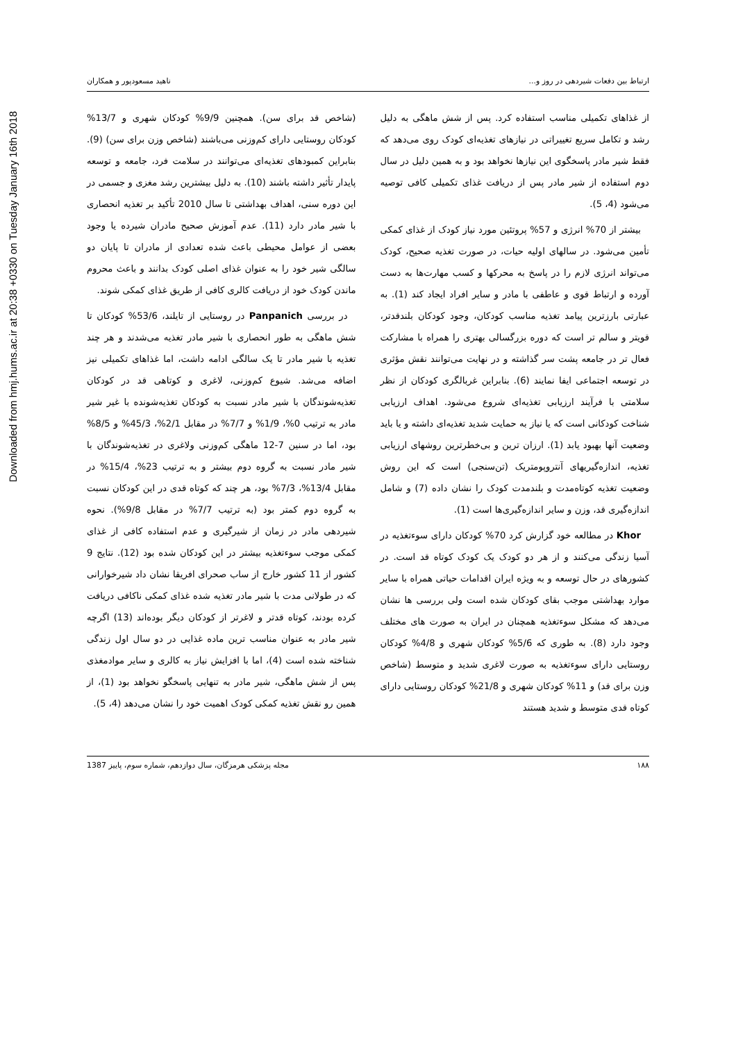Downloaded from hmj.hums.ac.ir at 20:38 +0330 on Tuesday January 16th 2018
ارتباط بین دفعات شیردهی در روز و... ناهید مسعودپور و همکاران
از غذاهای تکمیلی مناسب استفاده کرد. پس از شش ماهگی به دلیل رشد و تکامل سریع تغییراتی در نیازهای تغذیه‌ای کودک روی می‌دهد که فقط شیر مادر پاسخگوی این نیازها نخواهد بود و به همین دلیل در سال دوم استفاده از شیر مادر پس از دریافت غذای تکمیلی کافی توصیه می‌شود (4، 5).
بیشتر از 70% انرژی و 57% پروتئین مورد نیاز کودک از غذای کمکی تأمین می‌شود. در سالهای اولیه حیات، در صورت تغذیه صحیح، کودک می‌تواند انرژی لازم را در پاسخ به محرکها و کسب مهارت‌ها به دست آورده و ارتباط قوی و عاطفی با مادر و سایر افراد ایجاد کند (1). به عبارتی بارزترین پیامد تغذیه مناسب کودکان، وجود کودکان بلندقدتر، قویتر و سالم تر است که دوره بزرگسالی بهتری را همراه با مشارکت فعال تر در جامعه پشت سر گذاشته و در نهایت می‌توانند نقش مؤثری در توسعه اجتماعی ایفا نمایند (6). بنابراین غربالگری کودکان از نظر سلامتی با فرآیند ارزیابی تغذیه‌ای شروع می‌شود. اهداف ارزیابی شناخت کودکانی است که یا نیاز به حمایت شدید تغذیه‌ای داشته و یا باید وضعیت آنها بهبود یابد (1). ارزان ترین و بی‌خطرترین روشهای ارزیابی تغذیه، اندازه‌گیریهای آنتروپومتریک (تن‌سنجی) است که این روش وضعیت تغذیه کوتاه‌مدت و بلندمدت کودک را نشان داده (7) و شامل اندازه‌گیری قد، وزن و سایر اندازه‌گیری‌ها است (1).
Khor در مطالعه خود گزارش کرد 70% کودکان دارای سوءتغذیه در آسیا زندگی می‌کنند و از هر دو کودک یک کودک کوتاه قد است. در کشورهای در حال توسعه و به ویژه ایران اقدامات حیاتی همراه با سایر موارد بهداشتی موجب بقای کودکان شده است ولی بررسی ها نشان می‌دهد که مشکل سوءتغذیه همچنان در ایران به صورت های مختلف وجود دارد (8). به طوری که 5/6% کودکان شهری و 4/8% کودکان روستایی دارای سوءتغذیه به صورت لاغری شدید و متوسط (شاخص وزن برای قد) و 11% کودکان شهری و 21/8% کودکان روستایی دارای کوتاه قدی متوسط و شدید هستند
(شاخص قد برای سن). همچنین 9/9% کودکان شهری و 13/7% کودکان روستایی دارای کم‌وزنی می‌باشند (شاخص وزن برای سن) (9). بنابراین کمبودهای تغذیه‌ای می‌توانند در سلامت فرد، جامعه و توسعه پایدار تأثیر داشته باشند (10). به دلیل بیشترین رشد مغزی و جسمی در این دوره سنی، اهداف بهداشتی تا سال 2010 تأکید بر تغذیه انحصاری با شیر مادر دارد (11). عدم آموزش صحیح مادران شیرده یا وجود بعضی از عوامل محیطی باعث شده تعدادی از مادران تا پایان دو سالگی شیر خود را به عنوان غذای اصلی کودک بدانند و باعث محروم ماندن کودک خود از دریافت کالری کافی از طریق غذای کمکی شوند.
در بررسی Panpanich در روستایی از تایلند، 53/6% کودکان تا شش ماهگی به طور انحصاری با شیر مادر تغذیه می‌شدند و هر چند تغذیه با شیر مادر تا یک سالگی ادامه داشت، اما غذاهای تکمیلی نیز اضافه می‌شد. شیوع کم‌وزنی، لاغری و کوتاهی قد در کودکان تغذیه‌شوندگان با شیر مادر نسبت به کودکان تغذیه‌شونده با غیر شیر مادر به ترتیب 0%، 1/9% و 7/7% در مقابل 2/1%، 45/3% و 8/5% بود، اما در سنین 7-12 ماهگی کم‌وزنی ولاغری در تغذیه‌شوندگان با شیر مادر نسبت به گروه دوم بیشتر و به ترتیب 23%، 15/4% در مقابل 13/4%، 7/3% بود، هر چند که کوتاه قدی در این کودکان نسبت به گروه دوم کمتر بود (به ترتیب 7/7% در مقابل 9/8%). نحوه شیردهی مادر در زمان از شیرگیری و عدم استفاده کافی از غذای کمکی موجب سوءتغذیه بیشتر در این کودکان شده بود (12). نتایج 9 کشور از 11 کشور خارج از ساب صحرای افریقا نشان داد شیرخوارانی که در طولانی مدت با شیر مادر تغذیه شده غذای کمکی ناکافی دریافت کرده بودند، کوتاه قدتر و لاغرتر از کودکان دیگر بوده‌اند (13) اگرچه شیر مادر به عنوان مناسب ترین ماده غذایی در دو سال اول زندگی شناخته شده است (4)، اما با افزایش نیاز به کالری و سایر موادمغذی پس از شش ماهگی، شیر مادر به تنهایی پاسخگو نخواهد بود (1)، از همین رو نقش تغذیه کمکی کودک اهمیت خود را نشان می‌دهد (4، 5).
۱۸۸ مجله پزشکی هرمزگان، سال دوازدهم، شماره سوم، پاییز 1387